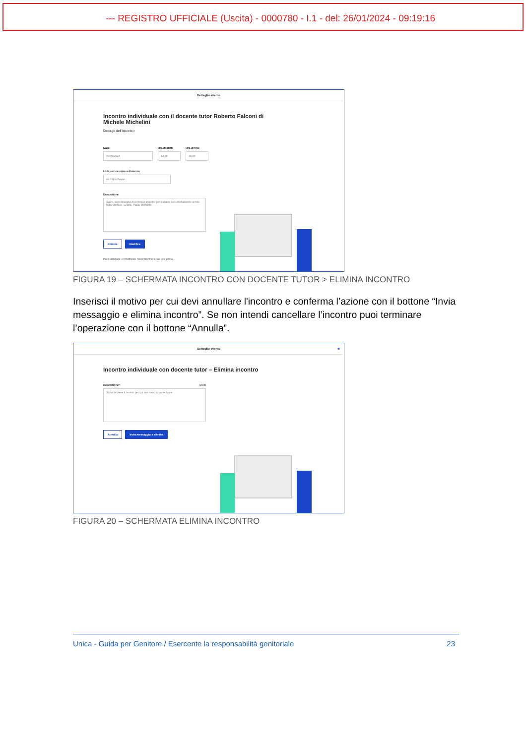--- REGISTRO UFFICIALE (Uscita) - 0000780 - I.1 - del: 26/01/2024 - 09:19:16
Dettaglio evento
Incontro individuale con il docente tutor Roberto Falconi di Michele Michelini
Dettagli dell'incontro
Data:
09/05/2024
Ora di inizio:
14:00
Ora di fine:
15:00
Link per incontro a distanza:
es. https://www...
Descrizione
Salve, avrei bisogno di un breve incontro per parlarle dell'orientamento di mio figlio Michele. Grazie, Paolo Michelini
Elimina Modifica
Puoi eliminare o modificare l'incontro fino a due ore prima.
FIGURA 19 – SCHERMATA INCONTRO CON DOCENTE TUTOR > ELIMINA INCONTRO
Inserisci il motivo per cui devi annullare l'incontro e conferma l’azione con il bottone “Invia messaggio e elimina incontro”. Se non intendi cancellare l’incontro puoi terminare l’operazione con il bottone “Annulla”.
Dettaglio evento ⊗
Incontro individuale con docente tutor – Elimina incontro
Descrizione*: 0/300
Scrivi in breve il motivo per cui non riesci a partecipare
Annulla Invia messaggio e elimina
FIGURA 20 – SCHERMATA ELIMINA INCONTRO
Unica - Guida per Genitore / Esercente la responsabilità genitoriale 23